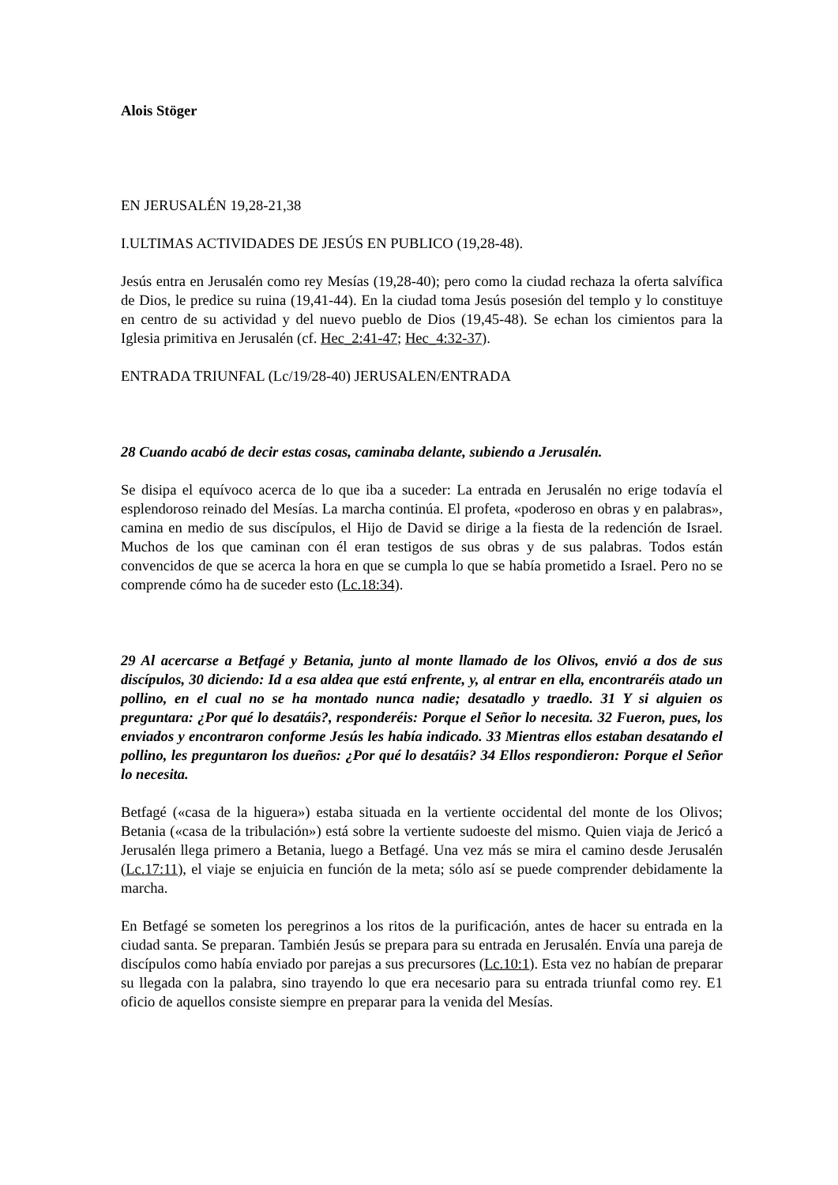Alois Stöger
EN JERUSALÉN 19,28-21,38
I.ULTIMAS ACTIVIDADES DE JESÚS EN PUBLICO (19,28-48).
Jesús entra en Jerusalén como rey Mesías (19,28-40); pero como la ciudad rechaza la oferta salvífica de Dios, le predice su ruina (19,41-44). En la ciudad toma Jesús posesión del templo y lo constituye en centro de su actividad y del nuevo pueblo de Dios (19,45-48). Se echan los cimientos para la Iglesia primitiva en Jerusalén (cf. Hec_2:41-47; Hec_4:32-37).
ENTRADA TRIUNFAL (Lc/19/28-40) JERUSALEN/ENTRADA
28 Cuando acabó de decir estas cosas, caminaba delante, subiendo a Jerusalén.
Se disipa el equívoco acerca de lo que iba a suceder: La entrada en Jerusalén no erige todavía el esplendoroso reinado del Mesías. La marcha continúa. El profeta, «poderoso en obras y en palabras», camina en medio de sus discípulos, el Hijo de David se dirige a la fiesta de la redención de Israel. Muchos de los que caminan con él eran testigos de sus obras y de sus palabras. Todos están convencidos de que se acerca la hora en que se cumpla lo que se había prometido a Israel. Pero no se comprende cómo ha de suceder esto (Lc.18:34).
29 Al acercarse a Betfagé y Betania, junto al monte llamado de los Olivos, envió a dos de sus discípulos, 30 diciendo: Id a esa aldea que está enfrente, y, al entrar en ella, encontraréis atado un pollino, en el cual no se ha montado nunca nadie; desatadlo y traedlo. 31 Y si alguien os preguntara: ¿Por qué lo desatáis?, responderéis: Porque el Señor lo necesita. 32 Fueron, pues, los enviados y encontraron conforme Jesús les había indicado. 33 Mientras ellos estaban desatando el pollino, les preguntaron los dueños: ¿Por qué lo desatáis? 34 Ellos respondieron: Porque el Señor lo necesita.
Betfagé («casa de la higuera») estaba situada en la vertiente occidental del monte de los Olivos; Betania («casa de la tribulación») está sobre la vertiente sudoeste del mismo. Quien viaja de Jericó a Jerusalén llega primero a Betania, luego a Betfagé. Una vez más se mira el camino desde Jerusalén (Lc.17:11), el viaje se enjuicia en función de la meta; sólo así se puede comprender debidamente la marcha.
En Betfagé se someten los peregrinos a los ritos de la purificación, antes de hacer su entrada en la ciudad santa. Se preparan. También Jesús se prepara para su entrada en Jerusalén. Envía una pareja de discípulos como había enviado por parejas a sus precursores (Lc.10:1). Esta vez no habían de preparar su llegada con la palabra, sino trayendo lo que era necesario para su entrada triunfal como rey. E1 oficio de aquellos consiste siempre en preparar para la venida del Mesías.